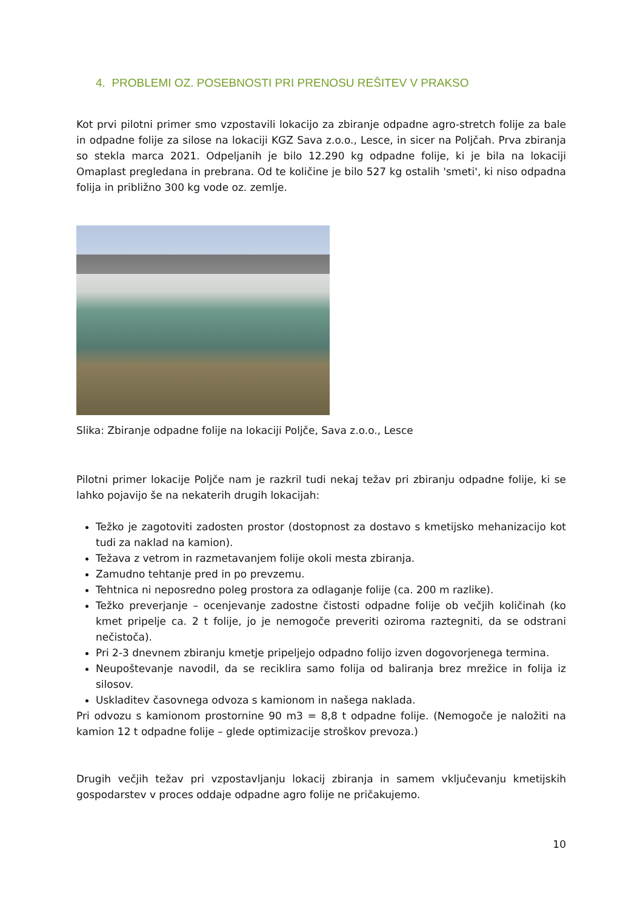4. PROBLEMI OZ. POSEBNOSTI PRI PRENOSU REŠITEV V PRAKSO
Kot prvi pilotni primer smo vzpostavili lokacijo za zbiranje odpadne agro-stretch folije za bale in odpadne folije za silose na lokaciji KGZ Sava z.o.o., Lesce, in sicer na Poljčah. Prva zbiranja so stekla marca 2021. Odpeljanih je bilo 12.290 kg odpadne folije, ki je bila na lokaciji Omaplast pregledana in prebrana. Od te količine je bilo 527 kg ostalih 'smeti', ki niso odpadna folija in približno 300 kg vode oz. zemlje.
Slika: Zbiranje odpadne folije na lokaciji Poljče, Sava z.o.o., Lesce
Pilotni primer lokacije Poljče nam je razkril tudi nekaj težav pri zbiranju odpadne folije, ki se lahko pojavijo še na nekaterih drugih lokacijah:
Težko je zagotoviti zadosten prostor (dostopnost za dostavo s kmetijsko mehanizacijo kot tudi za naklad na kamion).
Težava z vetrom in razmetavanjem folije okoli mesta zbiranja.
Zamudno tehtanje pred in po prevzemu.
Tehtnica ni neposredno poleg prostora za odlaganje folije (ca. 200 m razlike).
Težko preverjanje – ocenjevanje zadostne čistosti odpadne folije ob večjih količinah (ko kmet pripelje ca. 2 t folije, jo je nemogoče preveriti oziroma raztegniti, da se odstrani nečistoča).
Pri 2-3 dnevnem zbiranju kmetje pripeljejo odpadno folijo izven dogovorjenega termina.
Neupoštevanje navodil, da se reciklira samo folija od baliranja brez mrežice in folija iz silosov.
Uskladitev časovnega odvoza s kamionom in našega naklada.
Pri odvozu s kamionom prostornine 90 m3 = 8,8 t odpadne folije. (Nemogoče je naložiti na kamion 12 t odpadne folije – glede optimizacije stroškov prevoza.)
Drugih večjih težav pri vzpostavljanju lokacij zbiranja in samem vključevanju kmetijskih gospodarstev v proces oddaje odpadne agro folije ne pričakujemo.
10